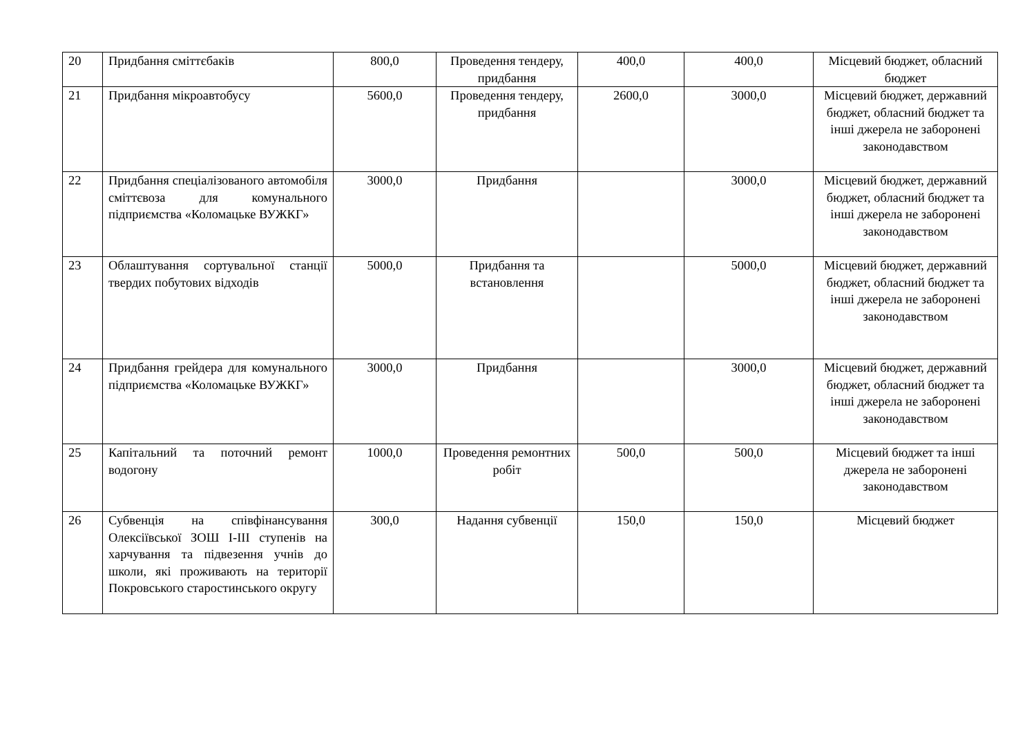| 20 | Придбання сміттєбаків | 800,0 | Проведення тендеру, придбання | 400,0 | 400,0 | Місцевий бюджет, обласний бюджет |
| 21 | Придбання мікроавтобусу | 5600,0 | Проведення тендеру, придбання | 2600,0 | 3000,0 | Місцевий бюджет, державний бюджет, обласний бюджет та інші джерела не заборонені законодавством |
| 22 | Придбання спеціалізованого автомобіля сміттєвоза для комунального підприємства «Коломацьке ВУЖКГ» | 3000,0 | Придбання | | 3000,0 | Місцевий бюджет, державний бюджет, обласний бюджет та інші джерела не заборонені законодавством |
| 23 | Облаштування сортувальної станції твердих побутових відходів | 5000,0 | Придбання та встановлення | | 5000,0 | Місцевий бюджет, державний бюджет, обласний бюджет та інші джерела не заборонені законодавством |
| 24 | Придбання грейдера для комунального підприємства «Коломацьке ВУЖКГ» | 3000,0 | Придбання | | 3000,0 | Місцевий бюджет, державний бюджет, обласний бюджет та інші джерела не заборонені законодавством |
| 25 | Капітальний та поточний ремонт водогону | 1000,0 | Проведення ремонтних робіт | 500,0 | 500,0 | Місцевий бюджет та інші джерела не заборонені законодавством |
| 26 | Субвенція на співфінансування Олексіївської ЗОШ I-III ступенів на харчування та підвезення учнів до школи, які проживають на території Покровського старостинського округу | 300,0 | Надання субвенції | 150,0 | 150,0 | Місцевий бюджет |